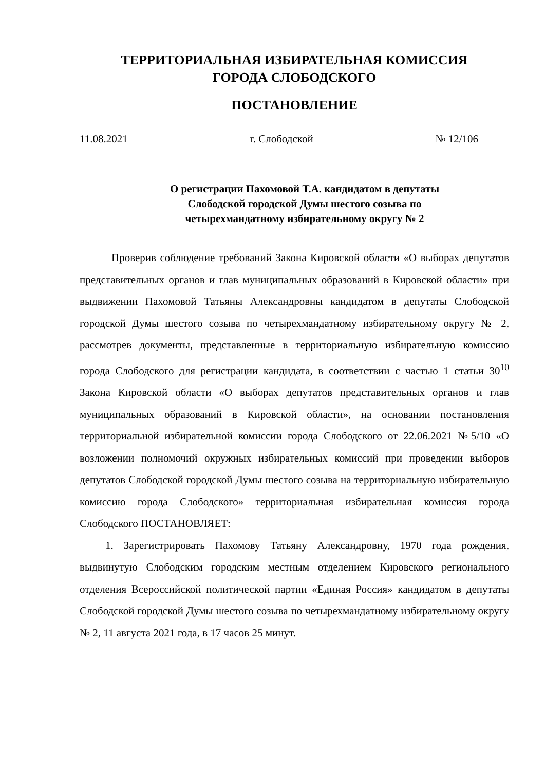ТЕРРИТОРИАЛЬНАЯ ИЗБИРАТЕЛЬНАЯ КОМИССИЯ
ГОРОДА СЛОБОДСКОГО
ПОСТАНОВЛЕНИЕ
11.08.2021 г. Слободской № 12/106
О регистрации Пахомовой Т.А. кандидатом в депутаты
Слободской городской Думы шестого созыва по
четырехмандатному избирательному округу № 2
Проверив соблюдение требований Закона Кировской области «О выборах депутатов представительных органов и глав муниципальных образований в Кировской области» при выдвижении Пахомовой Татьяны Александровны кандидатом в депутаты Слободской городской Думы шестого созыва по четырехмандатному избирательному округу № 2, рассмотрев документы, представленные в территориальную избирательную комиссию города Слободского для регистрации кандидата, в соответствии с частью 1 статьи 30<sup>10</sup> Закона Кировской области «О выборах депутатов представительных органов и глав муниципальных образований в Кировской области», на основании постановления территориальной избирательной комиссии города Слободского от 22.06.2021 №5/10 «О возложении полномочий окружных избирательных комиссий при проведении выборов депутатов Слободской городской Думы шестого созыва на территориальную избирательную комиссию города Слободского» территориальная избирательная комиссия города Слободского ПОСТАНОВЛЯЕТ:
1. Зарегистрировать Пахомову Татьяну Александровну, 1970 года рождения, выдвинутую Слободским городским местным отделением Кировского регионального отделения Всероссийской политической партии «Единая Россия» кандидатом в депутаты Слободской городской Думы шестого созыва по четырехмандатному избирательному округу № 2, 11 августа 2021 года, в 17 часов 25 минут.